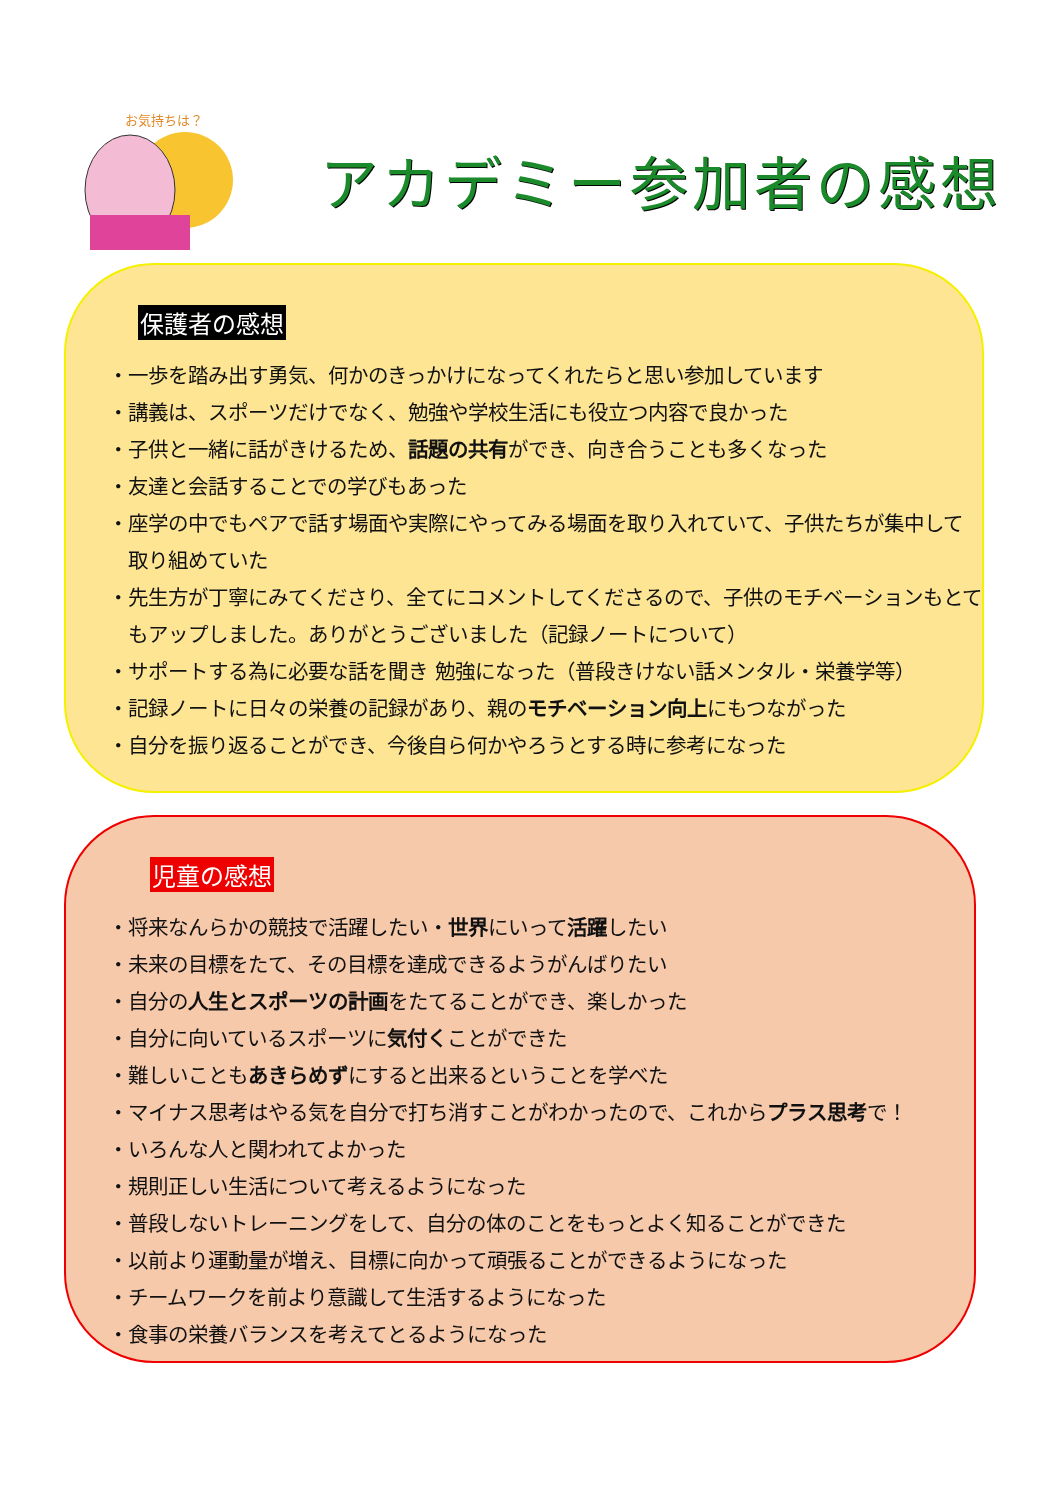お気持ちは？
アカデミー参加者の感想
保護者の感想
・一歩を踏み出す勇気、何かのきっかけになってくれたらと思い参加しています
・講義は、スポーツだけでなく、勉強や学校生活にも役立つ内容で良かった
・子供と一緒に話がきけるため、話題の共有ができ、向き合うことも多くなった
・友達と会話することでの学びもあった
・座学の中でもペアで話す場面や実際にやってみる場面を取り入れていて、子供たちが集中して取り組めていた
・先生方が丁寧にみてくださり、全てにコメントしてくださるので、子供のモチベーションもとてもアップしました。ありがとうございました（記録ノートについて）
・サポートする為に必要な話を聞き 勉強になった（普段きけない話メンタル・栄養学等）
・記録ノートに日々の栄養の記録があり、親のモチベーション向上にもつながった
・自分を振り返ることができ、今後自ら何かやろうとする時に参考になった
児童の感想
・将来なんらかの競技で活躍したい・世界にいって活躍したい
・未来の目標をたて、その目標を達成できるようがんばりたい
・自分の人生とスポーツの計画をたてることができ、楽しかった
・自分に向いているスポーツに気付くことができた
・難しいこともあきらめずにすると出来るということを学べた
・マイナス思考はやる気を自分で打ち消すことがわかったので、これからプラス思考で！
・いろんな人と関われてよかった
・規則正しい生活について考えるようになった
・普段しないトレーニングをして、自分の体のことをもっとよく知ることができた
・以前より運動量が増え、目標に向かって頑張ることができるようになった
・チームワークを前より意識して生活するようになった
・食事の栄養バランスを考えてとるようになった